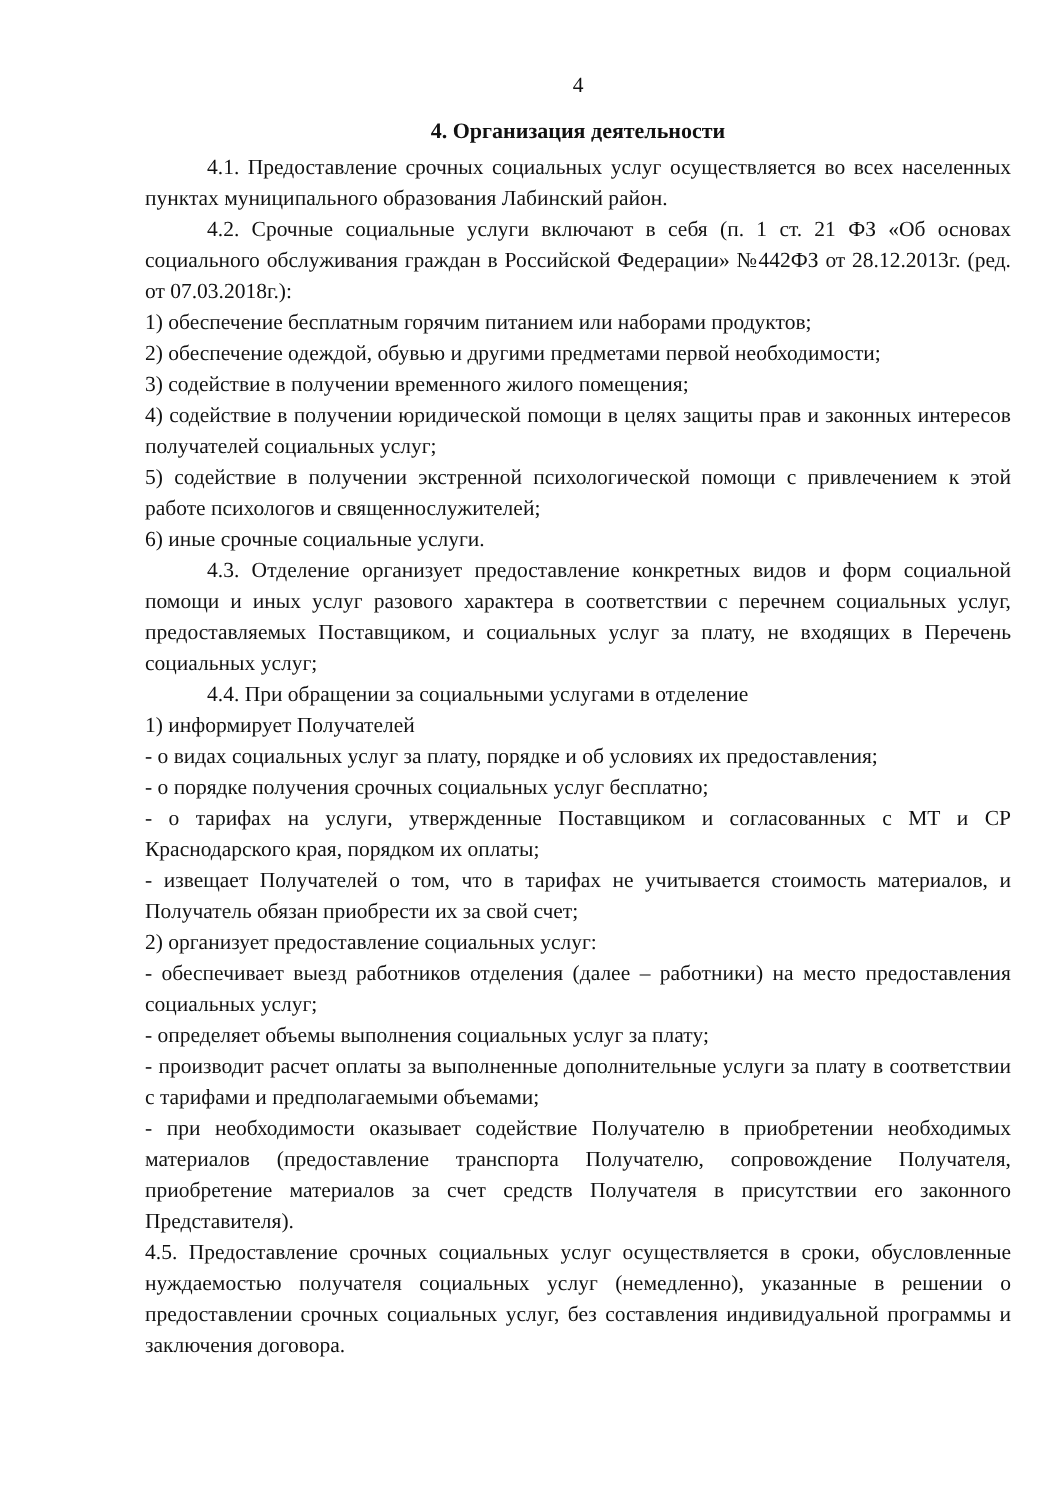4
4. Организация деятельности
4.1. Предоставление срочных социальных услуг осуществляется во всех населенных пунктах муниципального образования Лабинский район.
4.2. Срочные социальные услуги включают в себя (п. 1 ст. 21 ФЗ «Об основах социального обслуживания граждан в Российской Федерации» №442ФЗ от 28.12.2013г. (ред. от 07.03.2018г.):
1) обеспечение бесплатным горячим питанием или наборами продуктов;
2) обеспечение одеждой, обувью и другими предметами первой необходимости;
3) содействие в получении временного жилого помещения;
4) содействие в получении юридической помощи в целях защиты прав и законных интересов получателей социальных услуг;
5) содействие в получении экстренной психологической помощи с привлечением к этой работе психологов и священнослужителей;
6) иные срочные социальные услуги.
4.3. Отделение организует предоставление конкретных видов и форм социальной помощи и иных услуг разового характера в соответствии с перечнем социальных услуг, предоставляемых Поставщиком, и социальных услуг за плату, не входящих в Перечень социальных услуг;
4.4. При обращении за социальными услугами в отделение
1) информирует Получателей
- о видах социальных услуг за плату, порядке и об условиях их предоставления;
- о порядке получения срочных социальных услуг бесплатно;
- о тарифах на услуги, утвержденные Поставщиком и согласованных с МТ и СР Краснодарского края, порядком их оплаты;
- извещает Получателей о том, что в тарифах не учитывается стоимость материалов, и Получатель обязан приобрести их за свой счет;
2) организует предоставление социальных услуг:
- обеспечивает выезд работников отделения (далее – работники) на место предоставления социальных услуг;
- определяет объемы выполнения социальных услуг за плату;
- производит расчет оплаты за выполненные дополнительные услуги за плату в соответствии с тарифами и предполагаемыми объемами;
- при необходимости оказывает содействие Получателю в приобретении необходимых материалов (предоставление транспорта Получателю, сопровождение Получателя, приобретение материалов за счет средств Получателя в присутствии его законного Представителя).
4.5. Предоставление срочных социальных услуг осуществляется в сроки, обусловленные нуждаемостью получателя социальных услуг (немедленно), указанные в решении о предоставлении срочных социальных услуг, без составления индивидуальной программы и заключения договора.